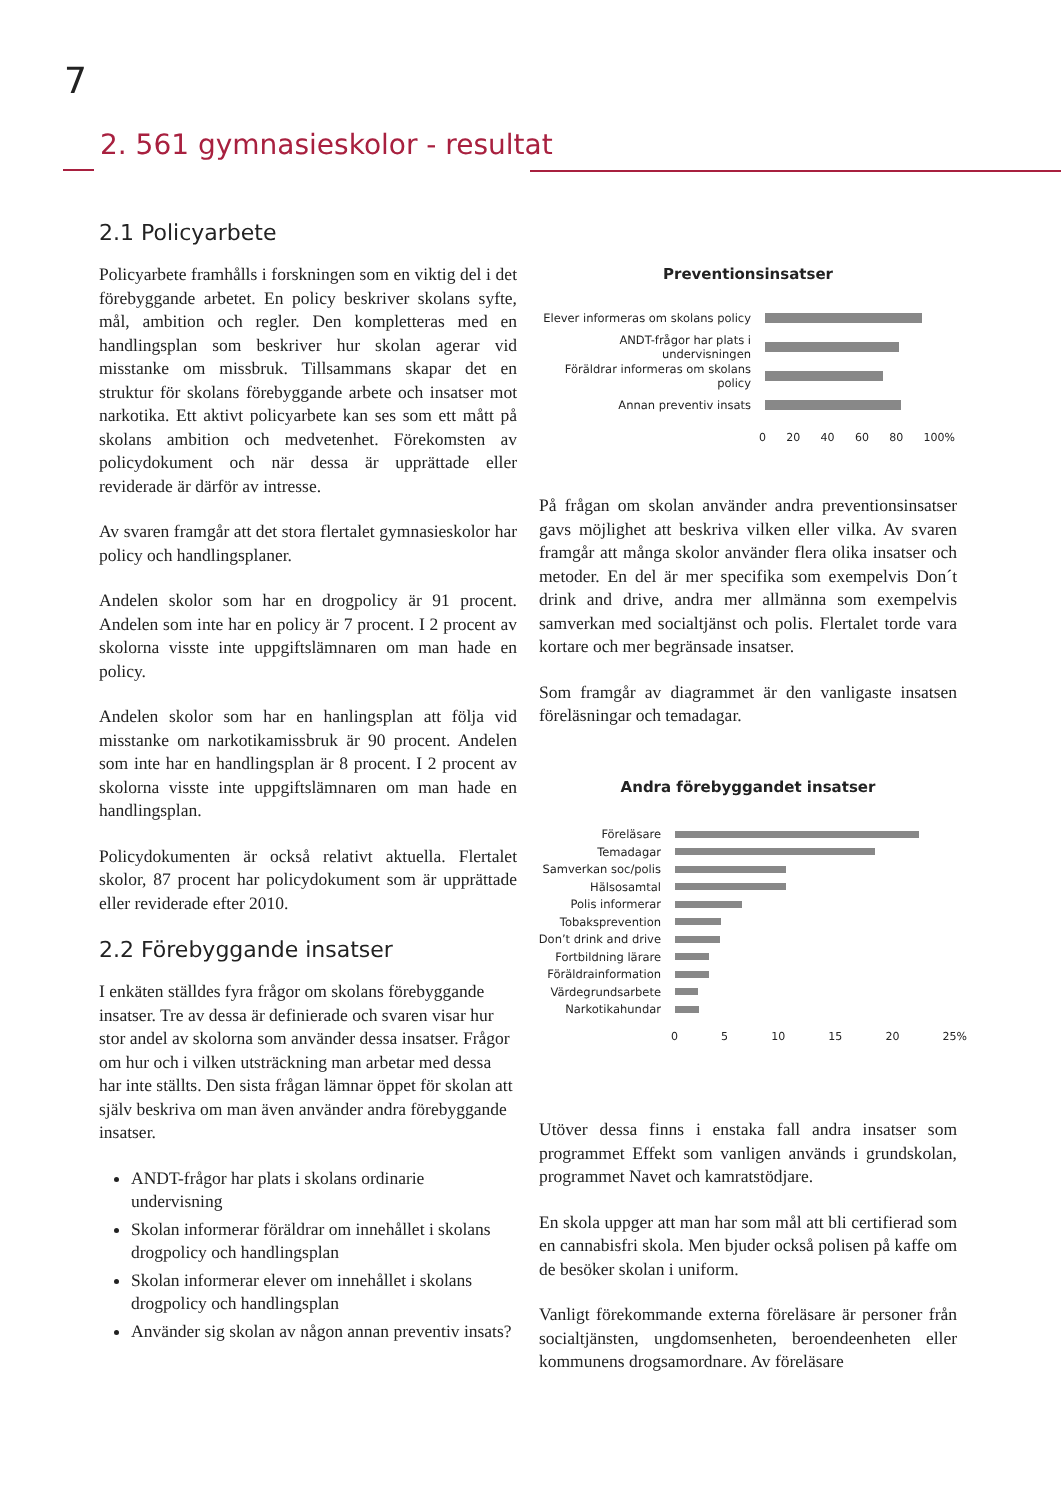7
2. 561 gymnasieskolor - resultat
2.1 Policyarbete
Policyarbete framhålls i forskningen som en viktig del i det förebyggande arbetet. En policy beskriver skolans syfte, mål, ambition och regler. Den kompletteras med en handlingsplan som beskriver hur skolan agerar vid misstanke om missbruk. Tillsammans skapar det en struktur för skolans förebyggande arbete och insatser mot narkotika. Ett aktivt policyarbete kan ses som ett mått på skolans ambition och medvetenhet. Förekomsten av policydokument och när dessa är upprättade eller reviderade är därför av intresse.
Av svaren framgår att det stora flertalet gymnasieskolor har policy och handlingsplaner.
Andelen skolor som har en drogpolicy är 91 procent. Andelen som inte har en policy är 7 procent. I 2 procent av skolorna visste inte uppgiftslämnaren om man hade en policy.
Andelen skolor som har en hanlingsplan att följa vid misstanke om narkotikamissbruk är 90 procent. Andelen som inte har en handlingsplan är 8 procent. I 2 procent av skolorna visste inte uppgiftslämnaren om man hade en handlingsplan.
Policydokumenten är också relativt aktuella. Flertalet skolor, 87 procent har policydokument som är upprättade eller reviderade efter 2010.
2.2 Förebyggande insatser
I enkäten ställdes fyra frågor om skolans förebyggande insatser. Tre av dessa är definierade och svaren visar hur stor andel av skolorna som använder dessa insatser. Frågor om hur och i vilken utsträckning man arbetar med dessa har inte ställts. Den sista frågan lämnar öppet för skolan att själv beskriva om man även använder andra förebyggande insatser.
ANDT-frågor har plats i skolans ordinarie undervisning
Skolan informerar föräldrar om innehållet i skolans drogpolicy och handlingsplan
Skolan informerar elever om innehållet i skolans drogpolicy och handlingsplan
Använder sig skolan av någon annan preventiv insats?
Preventionsinsatser
Elever informeras om skolans policy
ANDT-frågor har plats i undervisningen
Föräldrar informeras om skolans policy
Annan preventiv insats
0 20 40 60 80 100%
På frågan om skolan använder andra preventionsinsatser gavs möjlighet att beskriva vilken eller vilka. Av svaren framgår att många skolor använder flera olika insatser och metoder. En del är mer specifika som exempelvis Don´t drink and drive, andra mer allmänna som exempelvis samverkan med socialtjänst och polis. Flertalet torde vara kortare och mer begränsade insatser.
Som framgår av diagrammet är den vanligaste insatsen föreläsningar och temadagar.
Andra förebyggandet insatser
Föreläsare
Temadagar
Samverkan soc/polis
Hälsosamtal
Polis informerar
Tobaksprevention
Don’t drink and drive
Fortbildning lärare
Föräldrainformation
Värdegrundsarbete
Narkotikahundar
0 5 10 15 20 25%
Utöver dessa finns i enstaka fall andra insatser som programmet Effekt som vanligen används i grundskolan, programmet Navet och kamratstödjare.
En skola uppger att man har som mål att bli certifierad som en cannabisfri skola. Men bjuder också polisen på kaffe om de besöker skolan i uniform.
Vanligt förekommande externa föreläsare är personer från socialtjänsten, ungdomsenheten, beroendeenheten eller kommunens drogsamordnare. Av föreläsare